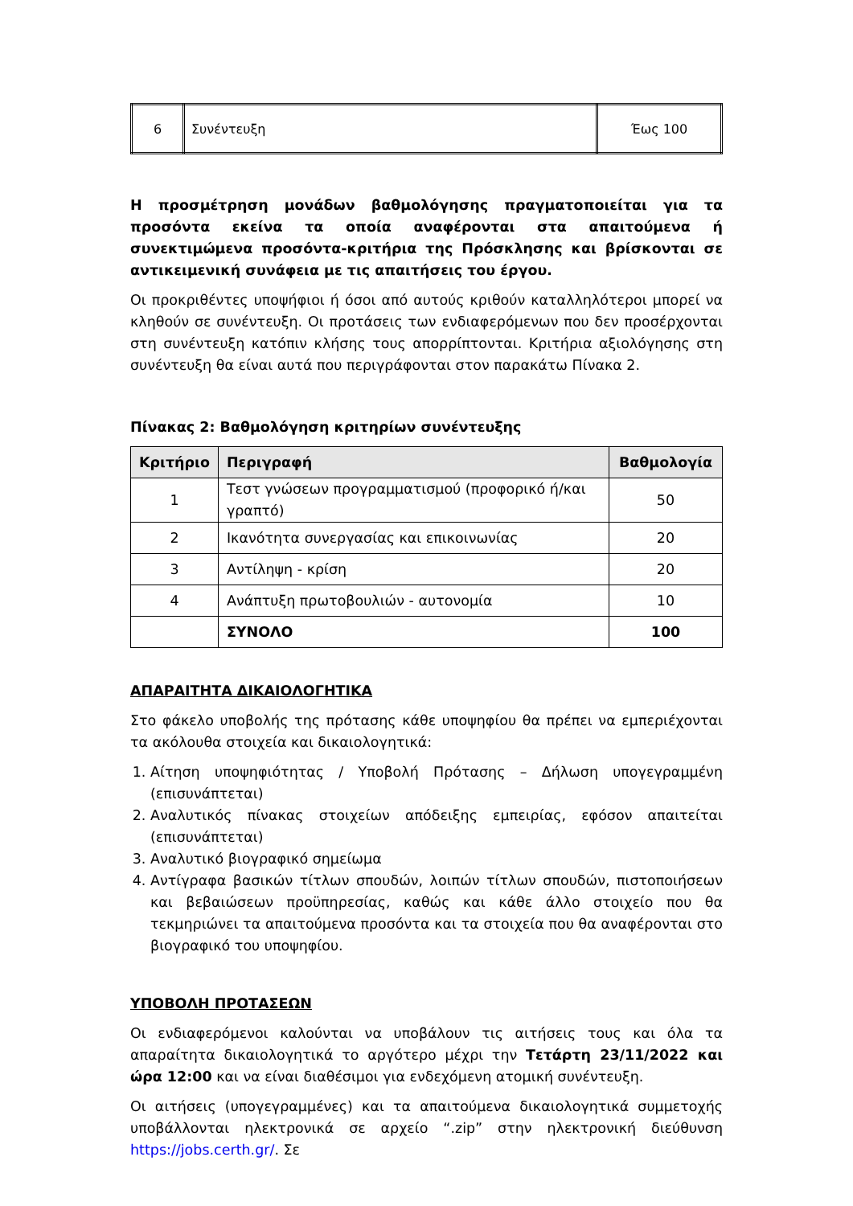| 6 | Συνέντευξη | Έως 100 |
Η προσμέτρηση μονάδων βαθμολόγησης πραγματοποιείται για τα προσόντα εκείνα τα οποία αναφέρονται στα απαιτούμενα ή συνεκτιμώμενα προσόντα-κριτήρια της Πρόσκλησης και βρίσκονται σε αντικειμενική συνάφεια με τις απαιτήσεις του έργου.
Οι προκριθέντες υποψήφιοι ή όσοι από αυτούς κριθούν καταλληλότεροι μπορεί να κληθούν σε συνέντευξη. Οι προτάσεις των ενδιαφερόμενων που δεν προσέρχονται στη συνέντευξη κατόπιν κλήσης τους απορρίπτονται. Κριτήρια αξιολόγησης στη συνέντευξη θα είναι αυτά που περιγράφονται στον παρακάτω Πίνακα 2.
Πίνακας 2: Βαθμολόγηση κριτηρίων συνέντευξης
| Κριτήριο | Περιγραφή | Βαθμολογία |
| --- | --- | --- |
| 1 | Τεστ γνώσεων προγραμματισμού (προφορικό ή/και γραπτό) | 50 |
| 2 | Ικανότητα συνεργασίας και επικοινωνίας | 20 |
| 3 | Αντίληψη - κρίση | 20 |
| 4 | Ανάπτυξη πρωτοβουλιών - αυτονομία | 10 |
| | ΣΥΝΟΛΟ | 100 |
ΑΠΑΡΑΙΤΗΤΑ ΔΙΚΑΙΟΛΟΓΗΤΙΚΑ
Στο φάκελο υποβολής της πρότασης κάθε υποψηφίου θα πρέπει να εμπεριέχονται τα ακόλουθα στοιχεία και δικαιολογητικά:
1. Αίτηση υποψηφιότητας / Υποβολή Πρότασης – Δήλωση υπογεγραμμένη (επισυνάπτεται)
2. Αναλυτικός πίνακας στοιχείων απόδειξης εμπειρίας, εφόσον απαιτείται (επισυνάπτεται)
3. Αναλυτικό βιογραφικό σημείωμα
4. Αντίγραφα βασικών τίτλων σπουδών, λοιπών τίτλων σπουδών, πιστοποιήσεων και βεβαιώσεων προϋπηρεσίας, καθώς και κάθε άλλο στοιχείο που θα τεκμηριώνει τα απαιτούμενα προσόντα και τα στοιχεία που θα αναφέρονται στο βιογραφικό του υποψηφίου.
ΥΠΟΒΟΛΗ ΠΡΟΤΑΣΕΩΝ
Οι ενδιαφερόμενοι καλούνται να υποβάλουν τις αιτήσεις τους και όλα τα απαραίτητα δικαιολογητικά το αργότερο μέχρι την Τετάρτη 23/11/2022 και ώρα 12:00 και να είναι διαθέσιμοι για ενδεχόμενη ατομική συνέντευξη.
Οι αιτήσεις (υπογεγραμμένες) και τα απαιτούμενα δικαιολογητικά συμμετοχής υποβάλλονται ηλεκτρονικά σε αρχείο “.zip” στην ηλεκτρονική διεύθυνση https://jobs.certh.gr/. Σε